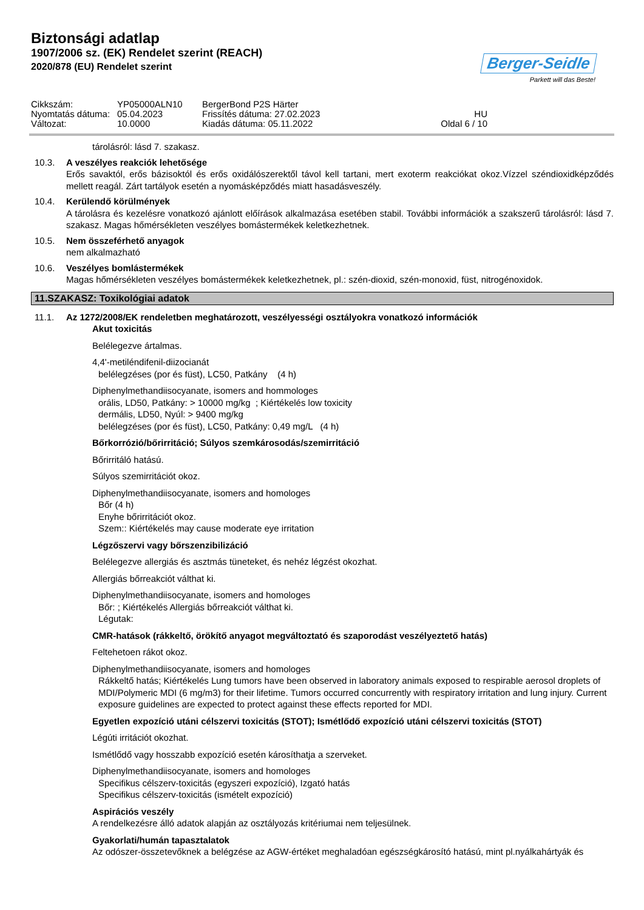Biztonsági adatlap
1907/2006 sz. (EK) Rendelet szerint (REACH)
2020/878 (EU) Rendelet szerint
Berger-Seidle
Parkett will das Beste!
Cikkszám:
Nyomtatás dátuma:
Változat:
YP05000ALN10
05.04.2023
10.0000
BergerBond P2S Härter
Frissítés dátuma: 27.02.2023
Kiadás dátuma: 05.11.2022
HU
Oldal 6 / 10
tárolásról: lásd 7. szakasz.
10.3. A veszélyes reakciók lehetősége
Erős savaktól, erős bázisoktól és erős oxidálószerektől távol kell tartani, mert exoterm reakciókat okoz.Vízzel széndioxidképződés mellett reagál. Zárt tartályok esetén a nyomásképződés miatt hasadásveszély.
10.4. Kerülendő körülmények
A tárolásra és kezelésre vonatkozó ajánlott előírások alkalmazása esetében stabil. További információk a szakszerű tárolásról: lásd 7. szakasz. Magas hőmérsékleten veszélyes bomástermékek keletkezhetnek.
10.5. Nem összeférhető anyagok
nem alkalmazható
10.6. Veszélyes bomlástermékek
Magas hőmérsékleten veszélyes bomástermékek keletkezhetnek, pl.: szén-dioxid, szén-monoxid, füst, nitrogénoxidok.
11.SZAKASZ: Toxikológiai adatok
11.1. Az 1272/2008/EK rendeletben meghatározott, veszélyességi osztályokra vonatkozó információk
Akut toxicitás
Belélegezve ártalmas.
4,4'-metiléndifenil-diizocianát
belélegzéses (por és füst), LC50, Patkány (4 h)
Diphenylmethandiisocyanate, isomers and hommologes
orális, LD50, Patkány: > 10000 mg/kg ; Kiértékelés low toxicity
dermális, LD50, Nyúl: > 9400 mg/kg
belélegzéses (por és füst), LC50, Patkány: 0,49 mg/L (4 h)
Bőrkorrózió/bőrirritáció; Súlyos szemkárosodás/szemirritáció
Bőrirritáló hatású.
Súlyos szemirritációt okoz.
Diphenylmethandiisocyanate, isomers and homologes
Bőr (4 h)
Enyhe bőrirritációt okoz.
Szem:: Kiértékelés may cause moderate eye irritation
Légzőszervi vagy bőrszenzibilizáció
Belélegezve allergiás és asztmás tüneteket, és nehéz légzést okozhat.
Allergiás bőrreakciót válthat ki.
Diphenylmethandiisocyanate, isomers and homologes
Bőr: ; Kiértékelés Allergiás bőrreakciót válthat ki.
Légutak:
CMR-hatások (rákkeltő, örökítő anyagot megváltoztató és szaporodást veszélyeztető hatás)
Feltehetoen rákot okoz.
Diphenylmethandiisocyanate, isomers and homologes
Rákkeltő hatás; Kiértékelés Lung tumors have been observed in laboratory animals exposed to respirable aerosol droplets of MDI/Polymeric MDI (6 mg/m3) for their lifetime. Tumors occurred concurrently with respiratory irritation and lung injury. Current exposure guidelines are expected to protect against these effects reported for MDI.
Egyetlen expozíció utáni célszervi toxicitás (STOT); Ismétlődő expozíció utáni célszervi toxicitás (STOT)
Légúti irritációt okozhat.
Ismétlődő vagy hosszabb expozíció esetén károsíthatja a szerveket.
Diphenylmethandiisocyanate, isomers and homologes
Specifikus célszerv-toxicitás (egyszeri expozíció), Izgató hatás
Specifikus célszerv-toxicitás (ismételt expozíció)
Aspirációs veszély
A rendelkezésre álló adatok alapján az osztályozás kritériumai nem teljesülnek.
Gyakorlati/humán tapasztalatok
Az odószer-összetevőknek a belégzése az AGW-értéket meghaladóan egészségkárosító hatású, mint pl.nyálkahártyák és